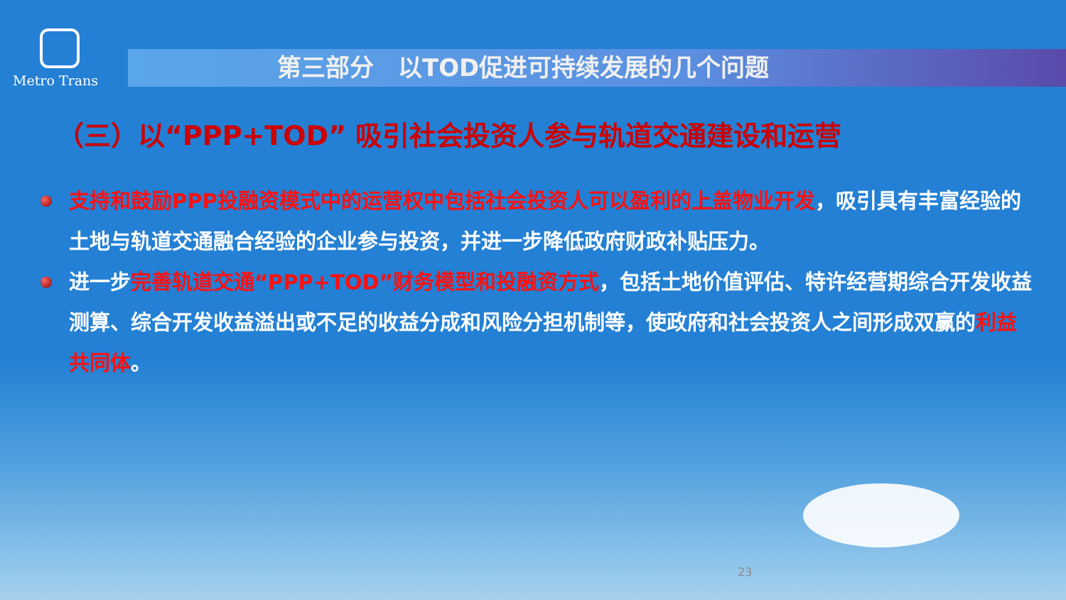Metro Trans
第三部分　以TOD促进可持续发展的几个问题
（三）以“PPP+TOD” 吸引社会投资人参与轨道交通建设和运营
支持和鼓励PPP投融资模式中的运营权中包括社会投资人可以盈利的上盖物业开发，吸引具有丰富经验的土地与轨道交通融合经验的企业参与投资，并进一步降低政府财政补贴压力。
进一步完善轨道交通“PPP+TOD”财务模型和投融资方式，包括土地价值评估、特许经营期综合开发收益测算、综合开发收益溢出或不足的收益分成和风险分担机制等，使政府和社会投资人之间形成双赢的利益共同体。
23